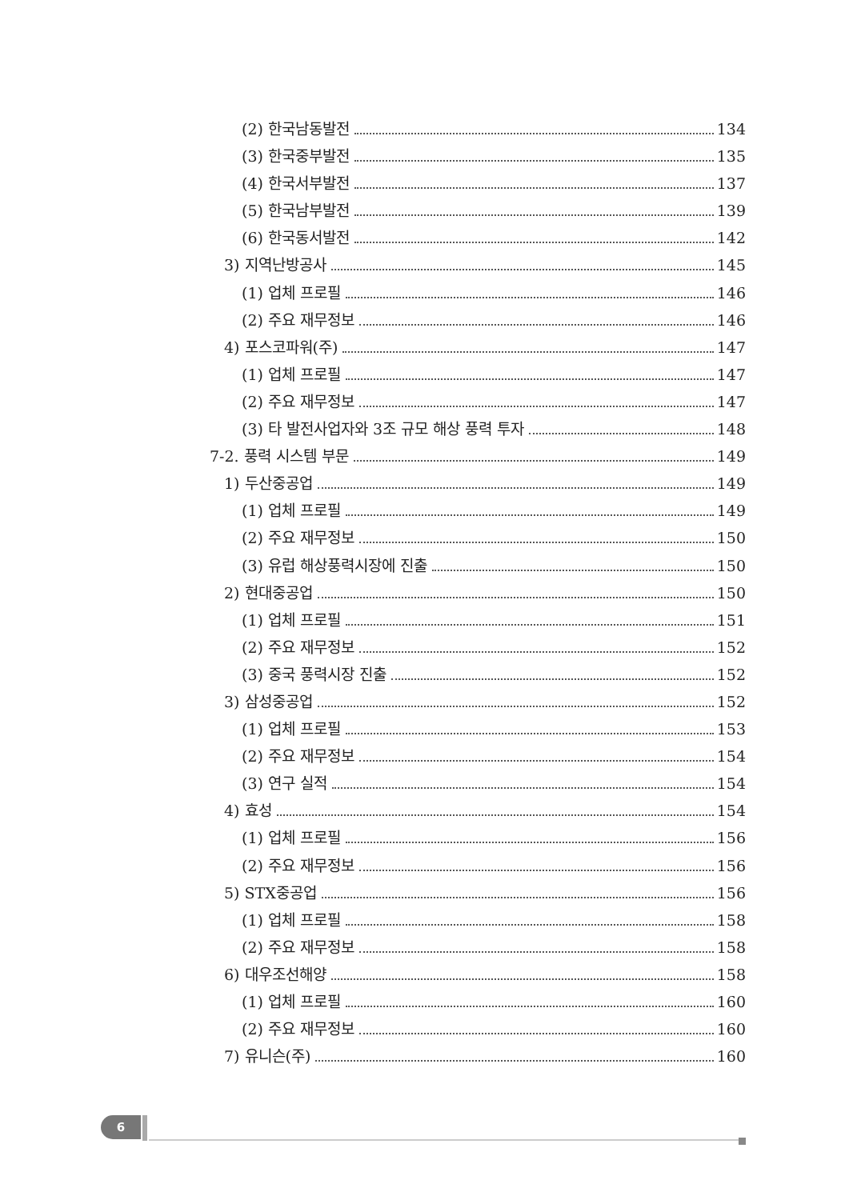(2) 한국남동발전 134
(3) 한국중부발전 135
(4) 한국서부발전 137
(5) 한국남부발전 139
(6) 한국동서발전 142
3) 지역난방공사 145
(1) 업체 프로필 146
(2) 주요 재무정보 146
4) 포스코파워(주) 147
(1) 업체 프로필 147
(2) 주요 재무정보 147
(3) 타 발전사업자와 3조 규모 해상 풍력 투자 148
7-2. 풍력 시스템 부문 149
1) 두산중공업 149
(1) 업체 프로필 149
(2) 주요 재무정보 150
(3) 유럽 해상풍력시장에 진출 150
2) 현대중공업 150
(1) 업체 프로필 151
(2) 주요 재무정보 152
(3) 중국 풍력시장 진출 152
3) 삼성중공업 152
(1) 업체 프로필 153
(2) 주요 재무정보 154
(3) 연구 실적 154
4) 효성 154
(1) 업체 프로필 156
(2) 주요 재무정보 156
5) STX중공업 156
(1) 업체 프로필 158
(2) 주요 재무정보 158
6) 대우조선해양 158
(1) 업체 프로필 160
(2) 주요 재무정보 160
7) 유니슨(주) 160
6